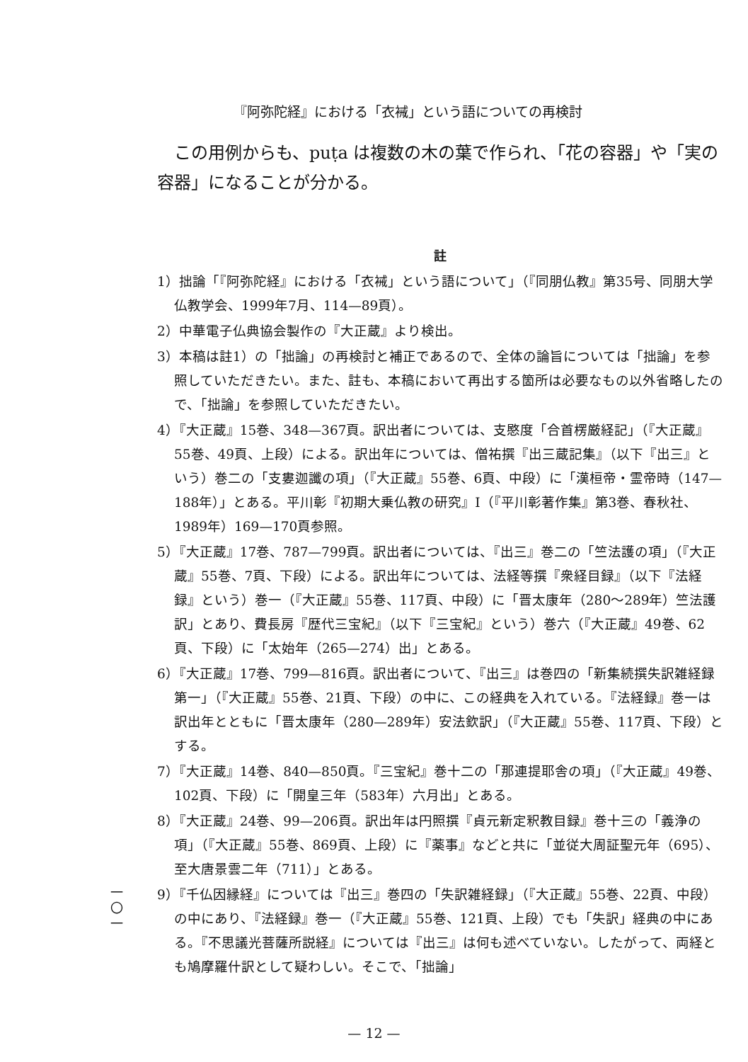『阿弥陀経』における「衣裓」という語についての再検討
この用例からも、puṭa は複数の木の葉で作られ、「花の容器」や「実の容器」になることが分かる。
註
1）拙論「『阿弥陀経』における「衣裓」という語について」（『同朋仏教』第35号、同朋大学仏教学会、1999年7月、114—89頁）。
2）中華電子仏典協会製作の『大正蔵』より検出。
3）本稿は註1）の「拙論」の再検討と補正であるので、全体の論旨については「拙論」を参照していただきたい。また、註も、本稿において再出する箇所は必要なもの以外省略したので、「拙論」を参照していただきたい。
4）『大正蔵』15巻、348—367頁。訳出者については、支愍度「合首楞厳経記」（『大正蔵』55巻、49頁、上段）による。訳出年については、僧祐撰『出三蔵記集』（以下『出三』という）巻二の「支婁迦讖の項」（『大正蔵』55巻、6頁、中段）に「漢桓帝・霊帝時（147—188年）」とある。平川彰『初期大乗仏教の研究』Ⅰ（『平川彰著作集』第3巻、春秋社、1989年）169—170頁参照。
5）『大正蔵』17巻、787—799頁。訳出者については、『出三』巻二の「竺法護の項」（『大正蔵』55巻、7頁、下段）による。訳出年については、法経等撰『衆経目録』（以下『法経録』という）巻一（『大正蔵』55巻、117頁、中段）に「晋太康年（280～289年）竺法護訳」とあり、費長房『歴代三宝紀』（以下『三宝紀』という）巻六（『大正蔵』49巻、62頁、下段）に「太始年（265—274）出」とある。
6）『大正蔵』17巻、799—816頁。訳出者について、『出三』は巻四の「新集続撰失訳雑経録第一」（『大正蔵』55巻、21頁、下段）の中に、この経典を入れている。『法経録』巻一は訳出年とともに「晋太康年（280—289年）安法欽訳」（『大正蔵』55巻、117頁、下段）とする。
7）『大正蔵』14巻、840—850頁。『三宝紀』巻十二の「那連提耶舎の項」（『大正蔵』49巻、102頁、下段）に「開皇三年（583年）六月出」とある。
8）『大正蔵』24巻、99—206頁。訳出年は円照撰『貞元新定釈教目録』巻十三の「義浄の項」（『大正蔵』55巻、869頁、上段）に『薬事』などと共に「並従大周証聖元年（695）、至大唐景雲二年（711）」とある。
9）『千仏因縁経』については『出三』巻四の「失訳雑経録」（『大正蔵』55巻、22頁、中段）の中にあり、『法経録』巻一（『大正蔵』55巻、121頁、上段）でも「失訳」経典の中にある。『不思議光菩薩所説経』については『出三』は何も述べていない。したがって、両経とも鳩摩羅什訳として疑わしい。そこで、「拙論」
一
〇
一
— 12 —